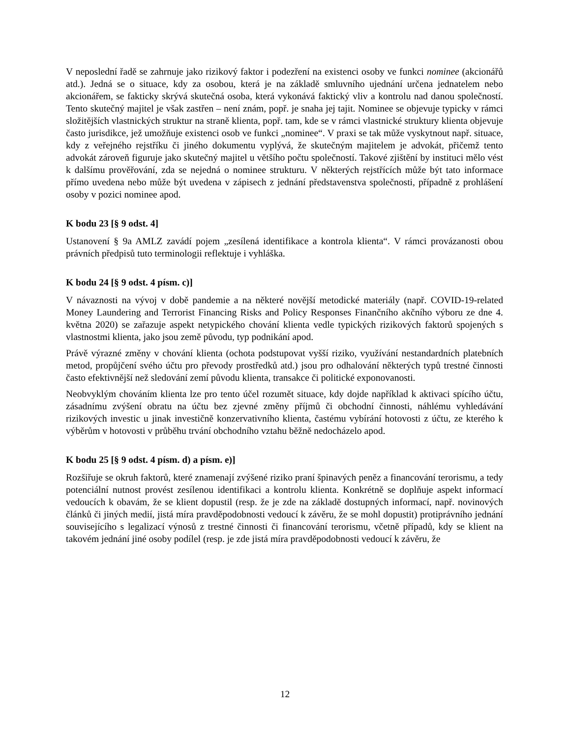V neposlední řadě se zahrnuje jako rizikový faktor i podezření na existenci osoby ve funkci nominee (akcionářů atd.). Jedná se o situace, kdy za osobou, která je na základě smluvního ujednání určena jednatelem nebo akcionářem, se fakticky skrývá skutečná osoba, která vykonává faktický vliv a kontrolu nad danou společností. Tento skutečný majitel je však zastřen – není znám, popř. je snaha jej tajit. Nominee se objevuje typicky v rámci složitějších vlastnických struktur na straně klienta, popř. tam, kde se v rámci vlastnické struktury klienta objevuje často jurisdikce, jež umožňuje existenci osob ve funkci „nominee“. V praxi se tak může vyskytnout např. situace, kdy z veřejného rejstříku či jiného dokumentu vyplývá, že skutečným majitelem je advokát, přičemž tento advokát zároveň figuruje jako skutečný majitel u většího počtu společností. Takové zjištění by instituci mělo vést k dalšímu prověřování, zda se nejedná o nominee strukturu. V některých rejstřících může být tato informace přímo uvedena nebo může být uvedena v zápisech z jednání představenstva společnosti, případně z prohlášení osoby v pozici nominee apod.
K bodu 23 [§ 9 odst. 4]
Ustanovení § 9a AMLZ zavádí pojem „zesílená identifikace a kontrola klienta“. V rámci provázanosti obou právních předpisů tuto terminologii reflektuje i vyhláška.
K bodu 24 [§ 9 odst. 4 písm. c)]
V návaznosti na vývoj v době pandemie a na některé novější metodické materiály (např. COVID-19-related Money Laundering and Terrorist Financing Risks and Policy Responses Finančního akčního výboru ze dne 4. května 2020) se zařazuje aspekt netypického chování klienta vedle typických rizikových faktorů spojených s vlastnostmi klienta, jako jsou země původu, typ podnikání apod.
Právě výrazné změny v chování klienta (ochota podstupovat vyšší riziko, využívání nestandardních platebních metod, propůjčení svého účtu pro převody prostředků atd.) jsou pro odhalování některých typů trestné činnosti často efektivnější než sledování zemí původu klienta, transakce či politické exponovanosti.
Neobvyklým chováním klienta lze pro tento účel rozumět situace, kdy dojde například k aktivaci spícího účtu, zásadnímu zvýšení obratu na účtu bez zjevné změny příjmů či obchodní činnosti, náhlému vyhledávání rizikových investic u jinak investičně konzervativního klienta, častému vybírání hotovosti z účtu, ze kterého k výběrům v hotovosti v průběhu trvání obchodního vztahu běžně nedocházelo apod.
K bodu 25 [§ 9 odst. 4 písm. d) a písm. e)]
Rozšiřuje se okruh faktorů, které znamenají zvýšené riziko praní špinavých peněz a financování terorismu, a tedy potenciální nutnost provést zesílenou identifikaci a kontrolu klienta. Konkrétně se doplňuje aspekt informací vedoucích k obavám, že se klient dopustil (resp. že je zde na základě dostupných informací, např. novinových článků či jiných medií, jistá míra pravděpodobnosti vedoucí k závěru, že se mohl dopustit) protiprávního jednání souvisejícího s legalizací výnosů z trestné činnosti či financování terorismu, včetně případů, kdy se klient na takovém jednání jiné osoby podílel (resp. je zde jistá míra pravděpodobnosti vedoucí k závěru, že
12